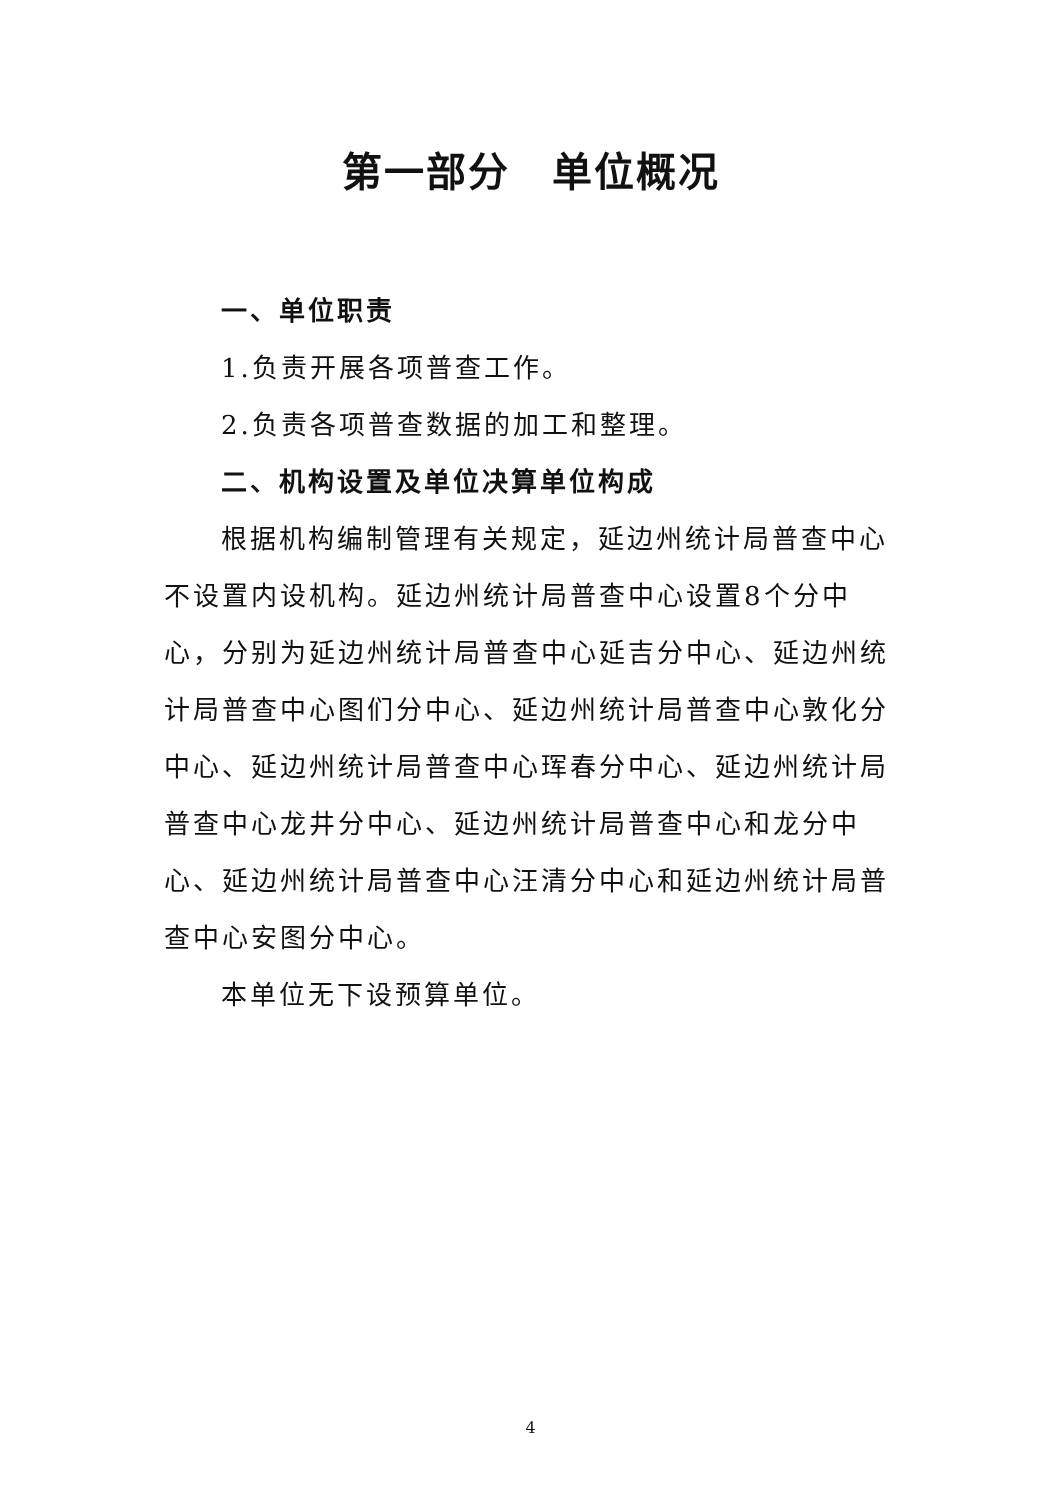第一部分　单位概况
一、单位职责
1.负责开展各项普查工作。
2.负责各项普查数据的加工和整理。
二、机构设置及单位决算单位构成
根据机构编制管理有关规定，延边州统计局普查中心不设置内设机构。延边州统计局普查中心设置8个分中心，分别为延边州统计局普查中心延吉分中心、延边州统计局普查中心图们分中心、延边州统计局普查中心敦化分中心、延边州统计局普查中心珲春分中心、延边州统计局普查中心龙井分中心、延边州统计局普查中心和龙分中心、延边州统计局普查中心汪清分中心和延边州统计局普查中心安图分中心。
本单位无下设预算单位。
4